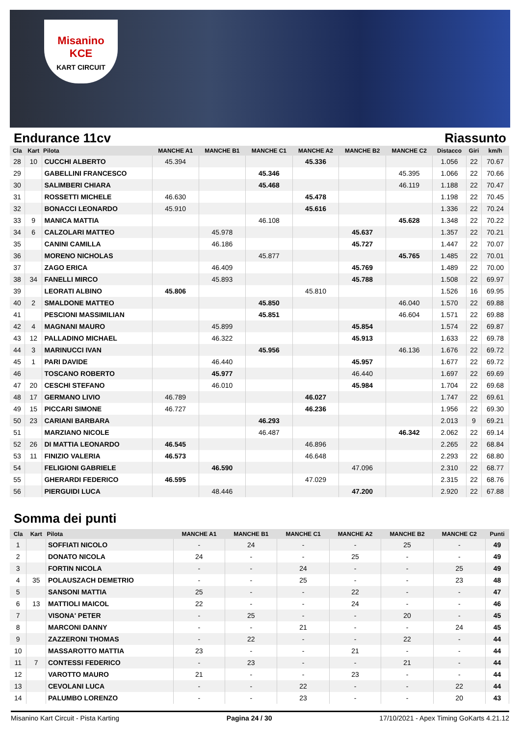Misanino
KCE
KART CIRCUIT
Endurance 11cv Riassunto
| Cla | Kart | Pilota | MANCHE A1 | MANCHE B1 | MANCHE C1 | MANCHE A2 | MANCHE B2 | MANCHE C2 | Distacco | Giri | km/h |
| --- | --- | --- | --- | --- | --- | --- | --- | --- | --- | --- | --- |
| 28 | 10 | CUCCHI ALBERTO | 45.394 | | | 45.336 | | | 1.056 | 22 | 70.67 |
| 29 | | GABELLINI FRANCESCO | | | 45.346 | | | 45.395 | 1.066 | 22 | 70.66 |
| 30 | | SALIMBERI CHIARA | | | 45.468 | | | 46.119 | 1.188 | 22 | 70.47 |
| 31 | | ROSSETTI MICHELE | 46.630 | | | 45.478 | | | 1.198 | 22 | 70.45 |
| 32 | | BONACCI LEONARDO | 45.910 | | | 45.616 | | | 1.336 | 22 | 70.24 |
| 33 | 9 | MANICA MATTIA | | | 46.108 | | | 45.628 | 1.348 | 22 | 70.22 |
| 34 | 6 | CALZOLARI MATTEO | | 45.978 | | | 45.637 | | 1.357 | 22 | 70.21 |
| 35 | | CANINI CAMILLA | | 46.186 | | | 45.727 | | 1.447 | 22 | 70.07 |
| 36 | | MORENO NICHOLAS | | | 45.877 | | | 45.765 | 1.485 | 22 | 70.01 |
| 37 | | ZAGO ERICA | | 46.409 | | | 45.769 | | 1.489 | 22 | 70.00 |
| 38 | 34 | FANELLI MIRCO | | 45.893 | | | 45.788 | | 1.508 | 22 | 69.97 |
| 39 | | LEORATI ALBINO | 45.806 | | | 45.810 | | | 1.526 | 16 | 69.95 |
| 40 | 2 | SMALDONE MATTEO | | | 45.850 | | | 46.040 | 1.570 | 22 | 69.88 |
| 41 | | PESCIONI MASSIMILIAN | | | 45.851 | | | 46.604 | 1.571 | 22 | 69.88 |
| 42 | 4 | MAGNANI MAURO | | 45.899 | | | 45.854 | | 1.574 | 22 | 69.87 |
| 43 | 12 | PALLADINO MICHAEL | | 46.322 | | | 45.913 | | 1.633 | 22 | 69.78 |
| 44 | 3 | MARINUCCI IVAN | | | 45.956 | | | 46.136 | 1.676 | 22 | 69.72 |
| 45 | 1 | PARI DAVIDE | | 46.440 | | | 45.957 | | 1.677 | 22 | 69.72 |
| 46 | | TOSCANO ROBERTO | | 45.977 | | | 46.440 | | 1.697 | 22 | 69.69 |
| 47 | 20 | CESCHI STEFANO | | 46.010 | | | 45.984 | | 1.704 | 22 | 69.68 |
| 48 | 17 | GERMANO LIVIO | 46.789 | | | 46.027 | | | 1.747 | 22 | 69.61 |
| 49 | 15 | PICCARI SIMONE | 46.727 | | | 46.236 | | | 1.956 | 22 | 69.30 |
| 50 | 23 | CARIANI BARBARA | | | 46.293 | | | | 2.013 | 9 | 69.21 |
| 51 | | MARZIANO NICOLE | | | 46.487 | | | 46.342 | 2.062 | 22 | 69.14 |
| 52 | 26 | DI MATTIA LEONARDO | 46.545 | | | 46.896 | | | 2.265 | 22 | 68.84 |
| 53 | 11 | FINIZIO VALERIA | 46.573 | | | 46.648 | | | 2.293 | 22 | 68.80 |
| 54 | | FELIGIONI GABRIELE | | 46.590 | | | 47.096 | | 2.310 | 22 | 68.77 |
| 55 | | GHERARDI FEDERICO | 46.595 | | | 47.029 | | | 2.315 | 22 | 68.76 |
| 56 | | PIERGUIDI LUCA | | 48.446 | | | 47.200 | | 2.920 | 22 | 67.88 |
Somma dei punti
| Cla | Kart | Pilota | MANCHE A1 | MANCHE B1 | MANCHE C1 | MANCHE A2 | MANCHE B2 | MANCHE C2 | Punti |
| --- | --- | --- | --- | --- | --- | --- | --- | --- | --- |
| 1 | | SOFFIATI NICOLO | - | 24 | - | - | 25 | - | 49 |
| 2 | | DONATO NICOLA | 24 | - | - | 25 | - | - | 49 |
| 3 | | FORTIN NICOLA | - | - | 24 | - | - | 25 | 49 |
| 4 | 35 | POLAUSZACH DEMETRIO | - | - | 25 | - | - | 23 | 48 |
| 5 | | SANSONI MATTIA | 25 | - | - | 22 | - | - | 47 |
| 6 | 13 | MATTIOLI MAICOL | 22 | - | - | 24 | - | - | 46 |
| 7 | | VISONA' PETER | - | 25 | - | - | 20 | - | 45 |
| 8 | | MARCONI DANNY | - | - | 21 | - | - | 24 | 45 |
| 9 | | ZAZZERONI THOMAS | - | 22 | - | - | 22 | - | 44 |
| 10 | | MASSAROTTO MATTIA | 23 | - | - | 21 | - | - | 44 |
| 11 | 7 | CONTESSI FEDERICO | - | 23 | - | - | 21 | - | 44 |
| 12 | | VAROTTO MAURO | 21 | - | - | 23 | - | - | 44 |
| 13 | | CEVOLANI LUCA | - | - | 22 | - | - | 22 | 44 |
| 14 | | PALUMBO LORENZO | - | - | 23 | - | - | 20 | 43 |
Misanino Kart Circuit - Pista Karting Pagina 24 / 30 17/10/2021 - Apex Timing GoKarts 4.21.12